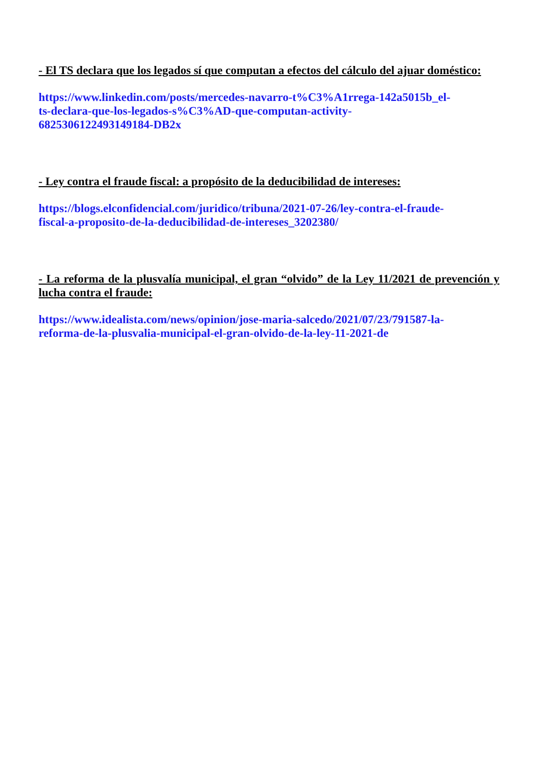- El TS declara que los legados sí que computan a efectos del cálculo del ajuar doméstico:
https://www.linkedin.com/posts/mercedes-navarro-t%C3%A1rrega-142a5015b_el-
ts-declara-que-los-legados-s%C3%AD-que-computan-activity-
6825306122493149184-DB2x
- Ley contra el fraude fiscal: a propósito de la deducibilidad de intereses:
https://blogs.elconfidencial.com/juridico/tribuna/2021-07-26/ley-contra-el-fraude-
fiscal-a-proposito-de-la-deducibilidad-de-intereses_3202380/
- La reforma de la plusvalía municipal, el gran “olvido” de la Ley 11/2021 de prevención y lucha contra el fraude:
https://www.idealista.com/news/opinion/jose-maria-salcedo/2021/07/23/791587-la-
reforma-de-la-plusvalia-municipal-el-gran-olvido-de-la-ley-11-2021-de